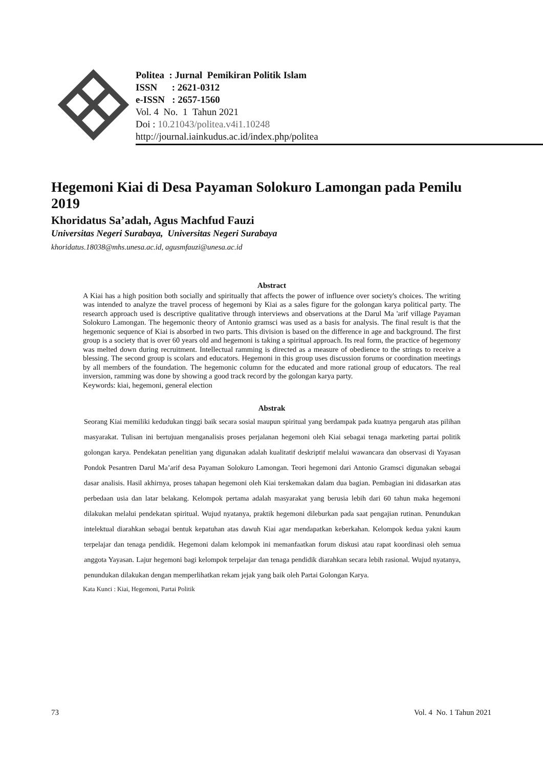Politea : Jurnal Pemikiran Politik Islam
ISSN : 2621-0312
e-ISSN : 2657-1560
Vol. 4 No. 1 Tahun 2021
Doi : 10.21043/politea.v4i1.10248
http://journal.iainkudus.ac.id/index.php/politea
Hegemoni Kiai di Desa Payaman Solokuro Lamongan pada Pemilu 2019
Khoridatus Sa’adah, Agus Machfud Fauzi
Universitas Negeri Surabaya, Universitas Negeri Surabaya
khoridatus.18038@mhs.unesa.ac.id, agusmfauzi@unesa.ac.id
Abstract
A Kiai has a high position both socially and spiritually that affects the power of influence over society's choices. The writing was intended to analyze the travel process of hegemoni by Kiai as a sales figure for the golongan karya political party. The research approach used is descriptive qualitative through interviews and observations at the Darul Ma 'arif village Payaman Solokuro Lamongan. The hegemonic theory of Antonio gramsci was used as a basis for analysis. The final result is that the hegemonic sequence of Kiai is absorbed in two parts. This division is based on the difference in age and background. The first group is a society that is over 60 years old and hegemoni is taking a spiritual approach. Its real form, the practice of hegemony was melted down during recruitment. Intellectual ramming is directed as a measure of obedience to the strings to receive a blessing. The second group is scolars and educators. Hegemoni in this group uses discussion forums or coordination meetings by all members of the foundation. The hegemonic column for the educated and more rational group of educators. The real inversion, ramming was done by showing a good track record by the golongan karya party.
Keywords: kiai, hegemoni, general election
Abstrak
Seorang Kiai memiliki kedudukan tinggi baik secara sosial maupun spiritual yang berdampak pada kuatnya pengaruh atas pilihan masyarakat. Tulisan ini bertujuan menganalisis proses perjalanan hegemoni oleh Kiai sebagai tenaga marketing partai politik golongan karya. Pendekatan penelitian yang digunakan adalah kualitatif deskriptif melalui wawancara dan observasi di Yayasan Pondok Pesantren Darul Ma’arif desa Payaman Solokuro Lamongan. Teori hegemoni dari Antonio Gramsci digunakan sebagai dasar analisis. Hasil akhirnya, proses tahapan hegemoni oleh Kiai terskemakan dalam dua bagian. Pembagian ini didasarkan atas perbedaan usia dan latar belakang. Kelompok pertama adalah masyarakat yang berusia lebih dari 60 tahun maka hegemoni dilakukan melalui pendekatan spiritual. Wujud nyatanya, praktik hegemoni dileburkan pada saat pengajian rutinan. Penundukan intelektual diarahkan sebagai bentuk kepatuhan atas dawuh Kiai agar mendapatkan keberkahan. Kelompok kedua yakni kaum terpelajar dan tenaga pendidik. Hegemoni dalam kelompok ini memanfaatkan forum diskusi atau rapat koordinasi oleh semua anggota Yayasan. Lajur hegemoni bagi kelompok terpelajar dan tenaga pendidik diarahkan secara lebih rasional. Wujud nyatanya, penundukan dilakukan dengan memperlihatkan rekam jejak yang baik oleh Partai Golongan Karya.
Kata Kunci : Kiai, Hegemoni, Partai Politik
73 Vol. 4 No. 1 Tahun 2021